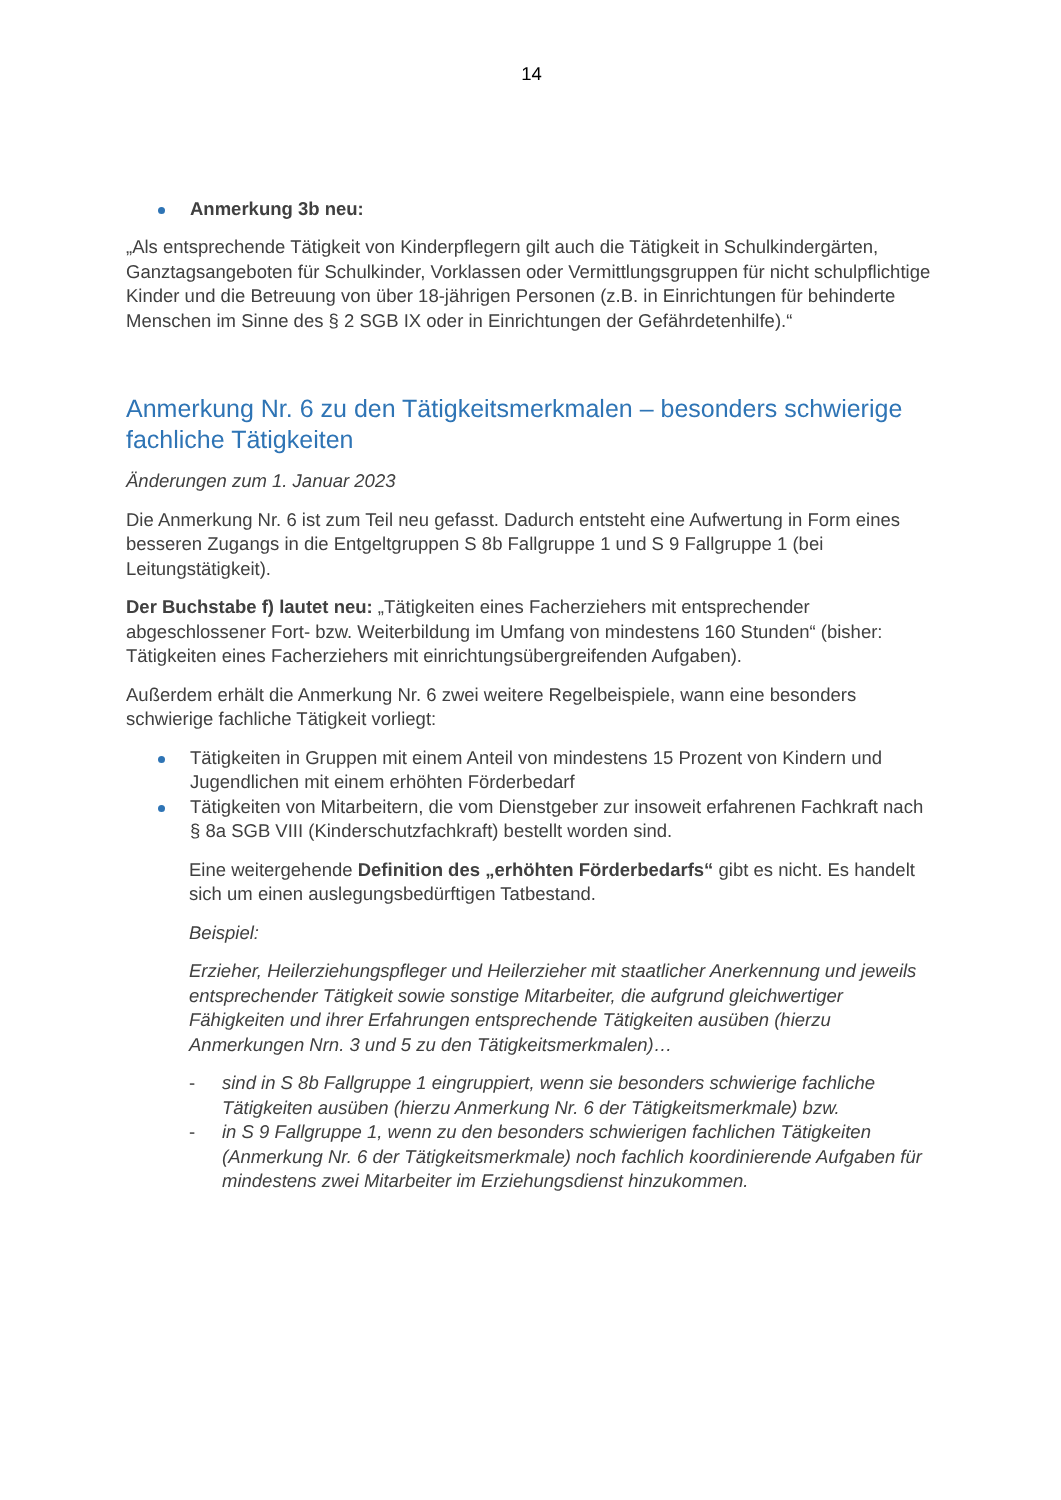14
Anmerkung 3b neu:
„Als entsprechende Tätigkeit von Kinderpflegern gilt auch die Tätigkeit in Schulkindergärten, Ganztagsangeboten für Schulkinder, Vorklassen oder Vermittlungsgruppen für nicht schulpflichtige Kinder und die Betreuung von über 18-jährigen Personen (z.B. in Einrichtungen für behinderte Menschen im Sinne des § 2 SGB IX oder in Einrichtungen der Gefährdetenhilfe).“
Anmerkung Nr. 6 zu den Tätigkeitsmerkmalen – besonders schwierige fachliche Tätigkeiten
Änderungen zum 1. Januar 2023
Die Anmerkung Nr. 6 ist zum Teil neu gefasst. Dadurch entsteht eine Aufwertung in Form eines besseren Zugangs in die Entgeltgruppen S 8b Fallgruppe 1 und S 9 Fallgruppe 1 (bei Leitungstätigkeit).
Der Buchstabe f) lautet neu: „Tätigkeiten eines Facherziehers mit entsprechender abgeschlossener Fort- bzw. Weiterbildung im Umfang von mindestens 160 Stunden“ (bisher: Tätigkeiten eines Facherziehers mit einrichtungsübergreifenden Aufgaben).
Außerdem erhält die Anmerkung Nr. 6 zwei weitere Regelbeispiele, wann eine besonders schwierige fachliche Tätigkeit vorliegt:
Tätigkeiten in Gruppen mit einem Anteil von mindestens 15 Prozent von Kindern und Jugendlichen mit einem erhöhten Förderbedarf
Tätigkeiten von Mitarbeitern, die vom Dienstgeber zur insoweit erfahrenen Fachkraft nach § 8a SGB VIII (Kinderschutzfachkraft) bestellt worden sind.
Eine weitergehende Definition des „erhöhten Förderbedarfs“ gibt es nicht. Es handelt sich um einen auslegungsbedürftigen Tatbestand.
Beispiel:
Erzieher, Heilerziehungspfleger und Heilerzieher mit staatlicher Anerkennung und jeweils entsprechender Tätigkeit sowie sonstige Mitarbeiter, die aufgrund gleichwertiger Fähigkeiten und ihrer Erfahrungen entsprechende Tätigkeiten ausüben (hierzu Anmerkungen Nrn. 3 und 5 zu den Tätigkeitsmerkmalen)…
- sind in S 8b Fallgruppe 1 eingruppiert, wenn sie besonders schwierige fachliche Tätigkeiten ausüben (hierzu Anmerkung Nr. 6 der Tätigkeitsmerkmale) bzw.
- in S 9 Fallgruppe 1, wenn zu den besonders schwierigen fachlichen Tätigkeiten (Anmerkung Nr. 6 der Tätigkeitsmerkmale) noch fachlich koordinierende Aufgaben für mindestens zwei Mitarbeiter im Erziehungsdienst hinzukommen.